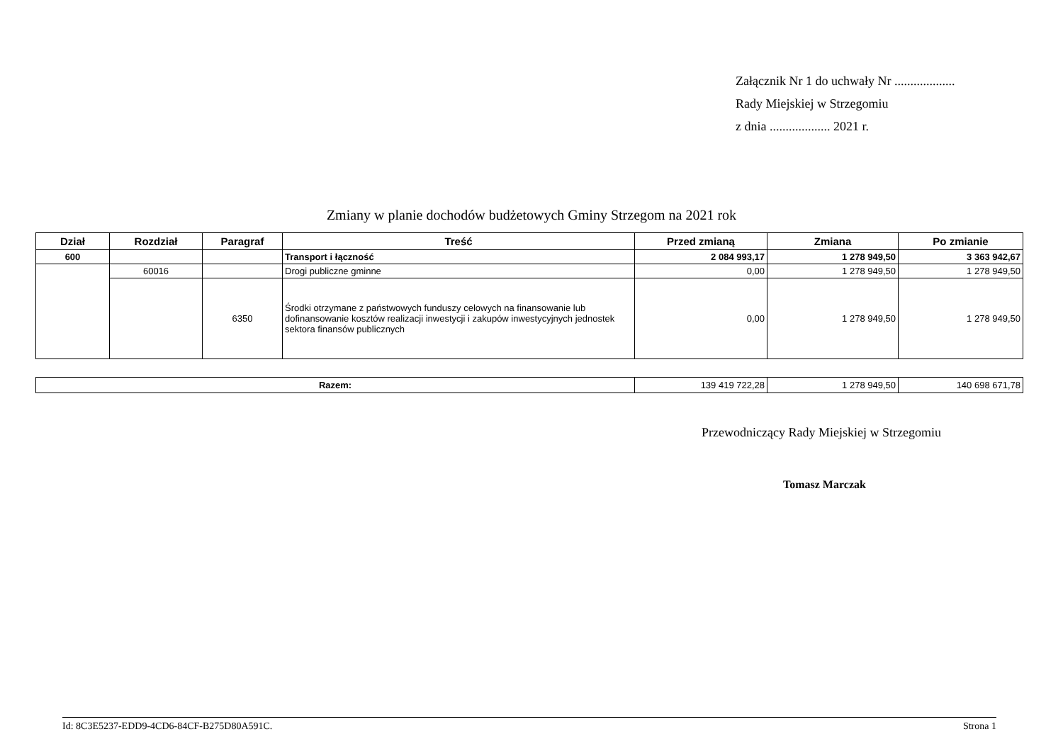Załącznik Nr 1 do uchwały Nr ...................
Rady Miejskiej w Strzegomiu
z dnia ................... 2021 r.
Zmiany w planie dochodów budżetowych Gminy Strzegom na 2021 rok
| Dział | Rozdział | Paragraf | Treść | Przed zmianą | Zmiana | Po zmianie |
| --- | --- | --- | --- | --- | --- | --- |
| 600 | | | Transport i łączność | 2 084 993,17 | 1 278 949,50 | 3 363 942,67 |
| | 60016 | | Drogi publiczne gminne | 0,00 | 1 278 949,50 | 1 278 949,50 |
| | | 6350 | Środki otrzymane z państwowych funduszy celowych na finansowanie lub dofinansowanie kosztów realizacji inwestycji i zakupów inwestycyjnych jednostek sektora finansów publicznych | 0,00 | 1 278 949,50 | 1 278 949,50 |
| Razem: | 139 419 722,28 | 1 278 949,50 | 140 698 671,78 |
Przewodniczący Rady Miejskiej w Strzegomiu
Tomasz Marczak
Id: 8C3E5237-EDD9-4CD6-84CF-B275D80A591C. Strona 1